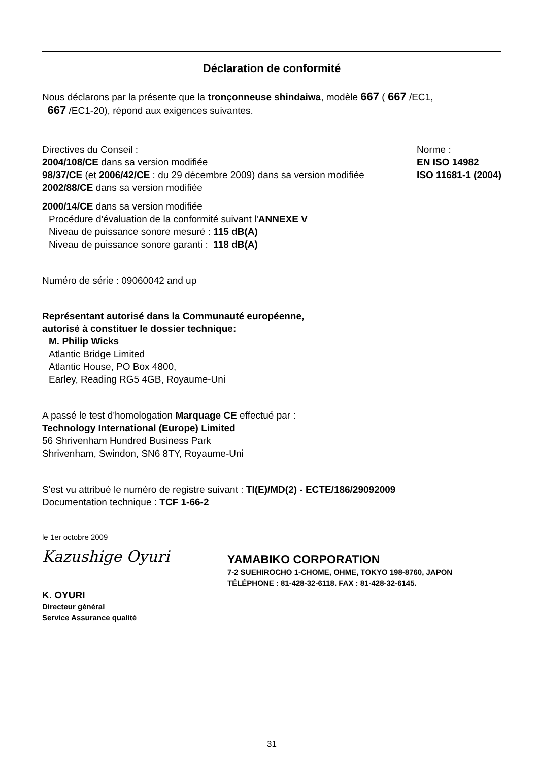Déclaration de conformité
Nous déclarons par la présente que la tronçonneuse shindaiwa, modèle 667 ( 667 /EC1,
667 /EC1-20), répond aux exigences suivantes.
Directives du Conseil :
2004/108/CE dans sa version modifiée
98/37/CE (et 2006/42/CE : du 29 décembre 2009) dans sa version modifiée
2002/88/CE dans sa version modifiée
Norme :
EN ISO 14982
ISO 11681-1 (2004)
2000/14/CE dans sa version modifiée
Procédure d'évaluation de la conformité suivant l'ANNEXE V
Niveau de puissance sonore mesuré : 115 dB(A)
Niveau de puissance sonore garanti : 118 dB(A)
Numéro de série : 09060042 and up
Représentant autorisé dans la Communauté européenne,
autorisé à constituer le dossier technique:
M. Philip Wicks
Atlantic Bridge Limited
Atlantic House, PO Box 4800,
Earley, Reading RG5 4GB, Royaume-Uni
A passé le test d'homologation Marquage CE effectué par :
Technology International (Europe) Limited
56 Shrivenham Hundred Business Park
Shrivenham, Swindon, SN6 8TY, Royaume-Uni
S'est vu attribué le numéro de registre suivant : TI(E)/MD(2) - ECTE/186/29092009
Documentation technique : TCF 1-66-2
le 1er octobre 2009
Kazushige Oyuri
K. OYURI
Directeur général
Service Assurance qualité
YAMABIKO CORPORATION
7-2 SUEHIROCHO 1-CHOME, OHME, TOKYO 198-8760, JAPON
TÉLÉPHONE : 81-428-32-6118. FAX : 81-428-32-6145.
31